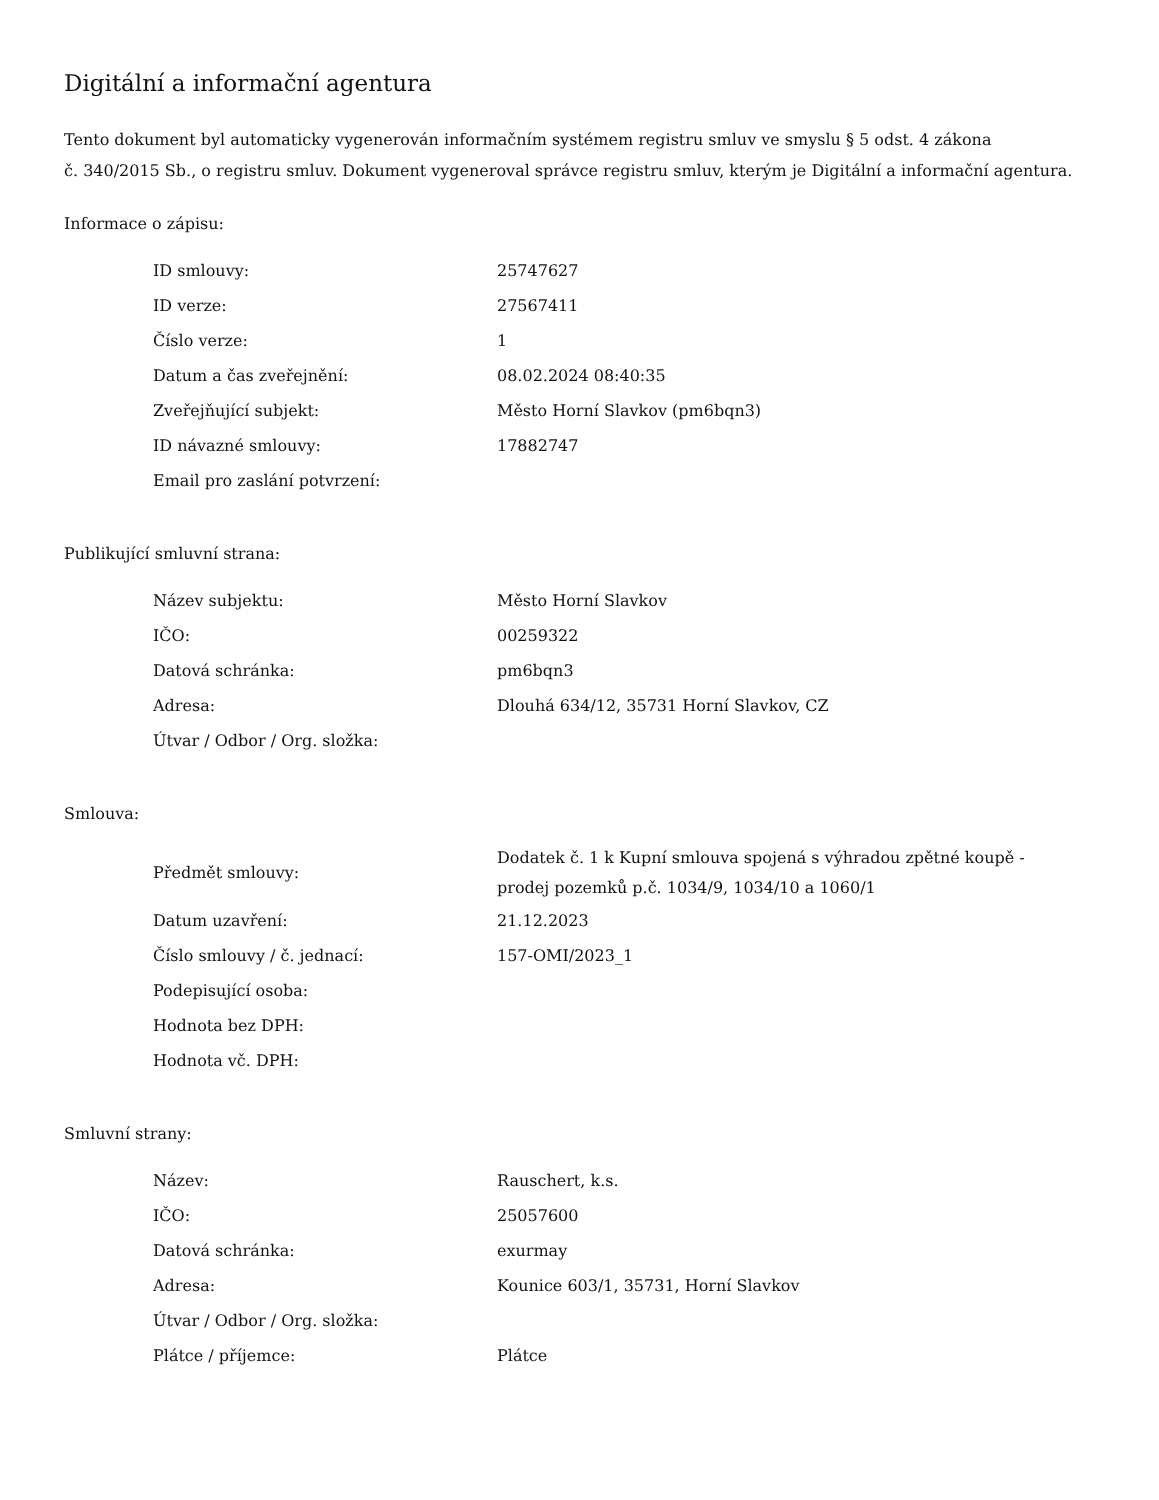Digitální a informační agentura
Tento dokument byl automaticky vygenerován informačním systémem registru smluv ve smyslu § 5 odst. 4 zákona
č. 340/2015 Sb., o registru smluv. Dokument vygeneroval správce registru smluv, kterým je Digitální a informační agentura.
Informace o zápisu:
| ID smlouvy: | 25747627 |
| ID verze: | 27567411 |
| Číslo verze: | 1 |
| Datum a čas zveřejnění: | 08.02.2024 08:40:35 |
| Zveřejňující subjekt: | Město Horní Slavkov (pm6bqn3) |
| ID návazné smlouvy: | 17882747 |
| Email pro zaslání potvrzení: | |
Publikující smluvní strana:
| Název subjektu: | Město Horní Slavkov |
| IČO: | 00259322 |
| Datová schránka: | pm6bqn3 |
| Adresa: | Dlouhá 634/12, 35731 Horní Slavkov, CZ |
| Útvar / Odbor / Org. složka: | |
Smlouva:
| Předmět smlouvy: | Dodatek č. 1 k Kupní smlouva spojená s výhradou zpětné koupě - prodej pozemků p.č. 1034/9, 1034/10 a 1060/1 |
| Datum uzavření: | 21.12.2023 |
| Číslo smlouvy / č. jednací: | 157-OMI/2023_1 |
| Podepisující osoba: | |
| Hodnota bez DPH: | |
| Hodnota vč. DPH: | |
Smluvní strany:
| Název: | Rauschert, k.s. |
| IČO: | 25057600 |
| Datová schránka: | exurmay |
| Adresa: | Kounice 603/1, 35731, Horní Slavkov |
| Útvar / Odbor / Org. složka: | |
| Plátce / příjemce: | Plátce |